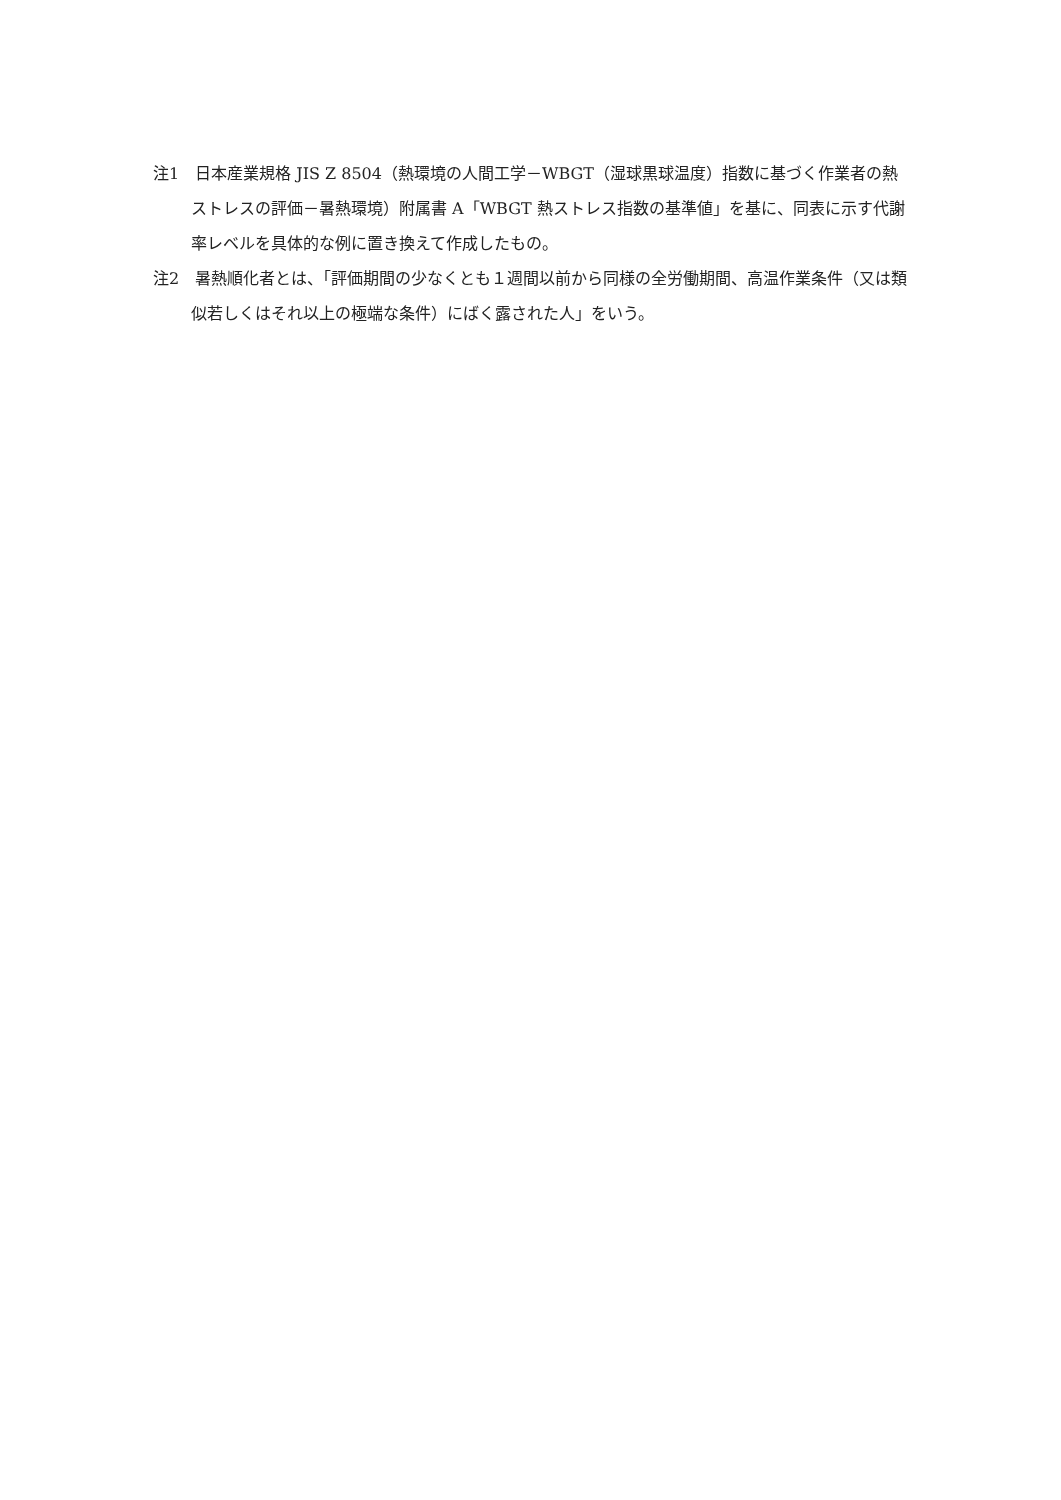注1　日本産業規格 JIS Z 8504（熱環境の人間工学－WBGT（湿球黒球温度）指数に基づく作業者の熱ストレスの評価－暑熱環境）附属書 A「WBGT 熱ストレス指数の基準値」を基に、同表に示す代謝率レベルを具体的な例に置き換えて作成したもの。
注2　暑熱順化者とは、「評価期間の少なくとも１週間以前から同様の全労働期間、高温作業条件（又は類似若しくはそれ以上の極端な条件）にばく露された人」をいう。